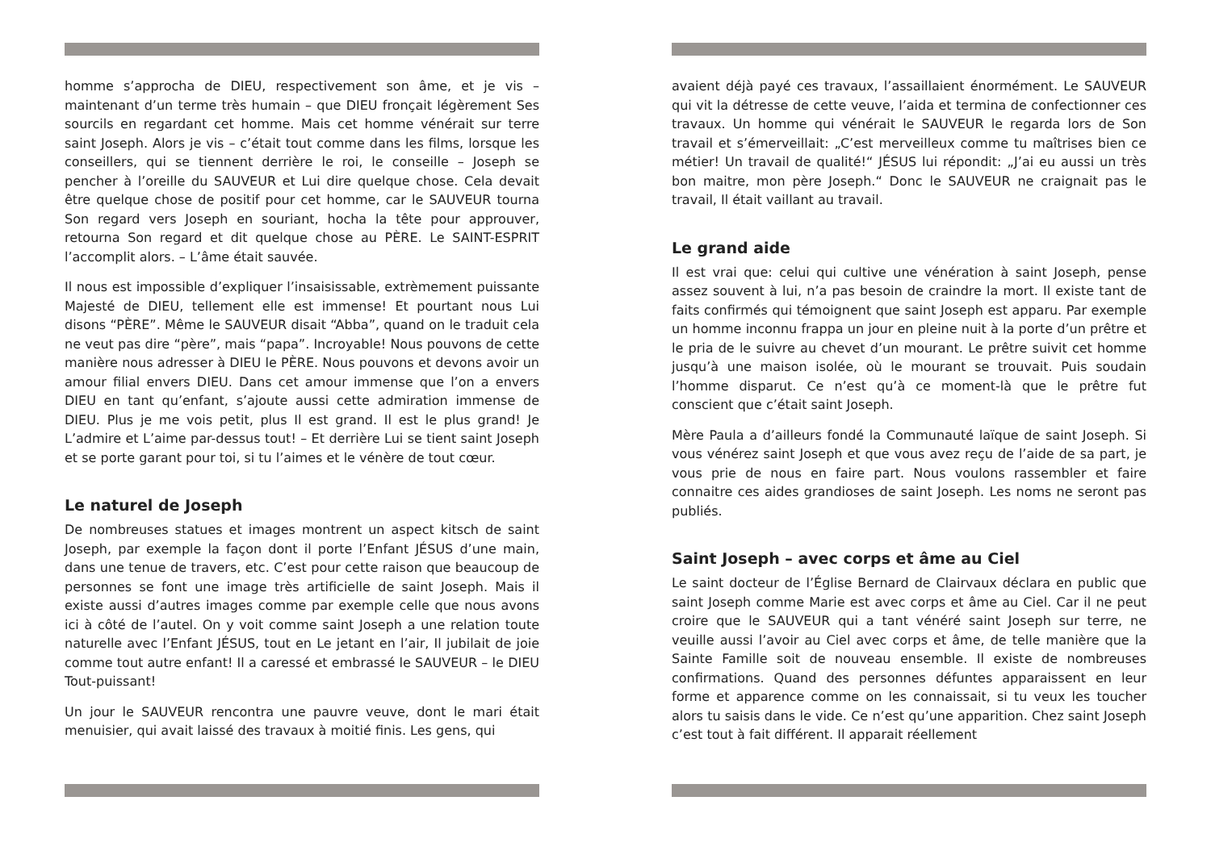homme s’approcha de DIEU, respectivement son âme, et je vis – maintenant d’un terme très humain – que DIEU fronçait légèrement Ses sourcils en regardant cet homme. Mais cet homme vénérait sur terre saint Joseph. Alors je vis – c’était tout comme dans les films, lorsque les conseillers, qui se tiennent derrière le roi, le conseille – Joseph se pencher à l’oreille du SAUVEUR et Lui dire quelque chose. Cela devait être quelque chose de positif pour cet homme, car le SAUVEUR tourna Son regard vers Joseph en souriant, hocha la tête pour approuver, retourna Son regard et dit quelque chose au PÈRE. Le SAINT-ESPRIT l’accomplit alors. – L’âme était sauvée.
Il nous est impossible d’expliquer l’insaisissable, extrèmement puissante Majesté de DIEU, tellement elle est immense! Et pourtant nous Lui disons “PÈRE”. Même le SAUVEUR disait “Abba”, quand on le traduit cela ne veut pas dire “père”, mais “papa”. Incroyable! Nous pouvons de cette manière nous adresser à DIEU le PÈRE. Nous pouvons et devons avoir un amour filial envers DIEU. Dans cet amour immense que l’on a envers DIEU en tant qu’enfant, s’ajoute aussi cette admiration immense de DIEU. Plus je me vois petit, plus Il est grand. Il est le plus grand! Je L’admire et L’aime par-dessus tout! – Et derrière Lui se tient saint Joseph et se porte garant pour toi, si tu l’aimes et le vénère de tout cœur.
Le naturel de Joseph
De nombreuses statues et images montrent un aspect kitsch de saint Joseph, par exemple la façon dont il porte l’Enfant JÉSUS d’une main, dans une tenue de travers, etc. C’est pour cette raison que beaucoup de personnes se font une image très artificielle de saint Joseph. Mais il existe aussi d’autres images comme par exemple celle que nous avons ici à côté de l’autel. On y voit comme saint Joseph a une relation toute naturelle avec l’Enfant JÉSUS, tout en Le jetant en l’air, Il jubilait de joie comme tout autre enfant! Il a caressé et embrassé le SAUVEUR – le DIEU Tout-puissant!
Un jour le SAUVEUR rencontra une pauvre veuve, dont le mari était menuisier, qui avait laissé des travaux à moitié finis. Les gens, qui
avaient déjà payé ces travaux, l’assaillaient énormément. Le SAUVEUR qui vit la détresse de cette veuve, l’aida et termina de confectionner ces travaux. Un homme qui vénérait le SAUVEUR le regarda lors de Son travail et s’émerveillait: „C’est merveilleux comme tu maîtrises bien ce métier! Un travail de qualité!“ JÉSUS lui répondit: „J’ai eu aussi un très bon maitre, mon père Joseph.“ Donc le SAUVEUR ne craignait pas le travail, Il était vaillant au travail.
Le grand aide
Il est vrai que: celui qui cultive une vénération à saint Joseph, pense assez souvent à lui, n’a pas besoin de craindre la mort. Il existe tant de faits confirmés qui témoignent que saint Joseph est apparu. Par exemple un homme inconnu frappa un jour en pleine nuit à la porte d’un prêtre et le pria de le suivre au chevet d’un mourant. Le prêtre suivit cet homme jusqu’à une maison isolée, où le mourant se trouvait. Puis soudain l’homme disparut. Ce n’est qu’à ce moment-là que le prêtre fut conscient que c’était saint Joseph.
Mère Paula a d’ailleurs fondé la Communauté laïque de saint Joseph. Si vous vénérez saint Joseph et que vous avez reçu de l’aide de sa part, je vous prie de nous en faire part. Nous voulons rassembler et faire connaitre ces aides grandioses de saint Joseph. Les noms ne seront pas publiés.
Saint Joseph – avec corps et âme au Ciel
Le saint docteur de l’Église Bernard de Clairvaux déclara en public que saint Joseph comme Marie est avec corps et âme au Ciel. Car il ne peut croire que le SAUVEUR qui a tant vénéré saint Joseph sur terre, ne veuille aussi l’avoir au Ciel avec corps et âme, de telle manière que la Sainte Famille soit de nouveau ensemble. Il existe de nombreuses confirmations. Quand des personnes défuntes apparaissent en leur forme et apparence comme on les connaissait, si tu veux les toucher alors tu saisis dans le vide. Ce n’est qu’une apparition. Chez saint Joseph c’est tout à fait différent. Il apparait réellement